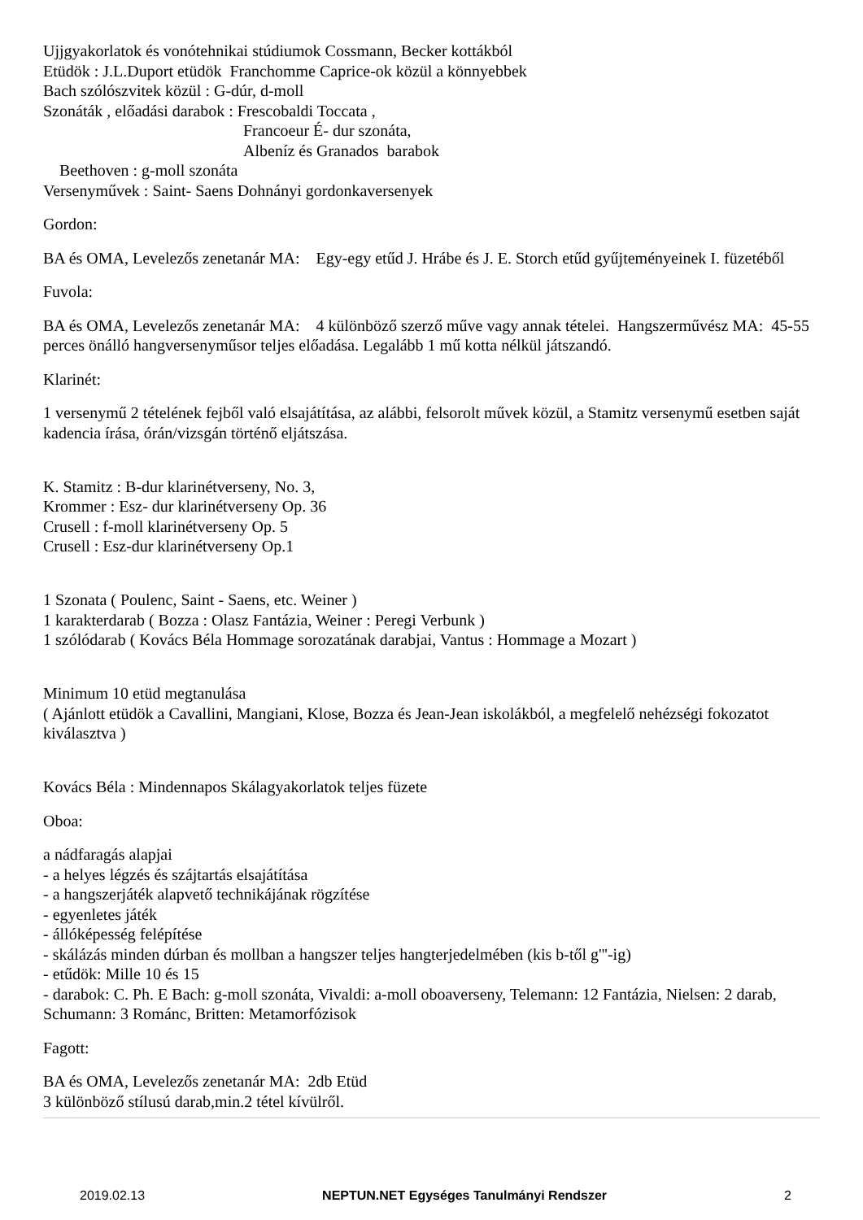Ujjgyakorlatok és vonótehnikai stúdiumok Cossmann, Becker kottákból
Etüdök : J.L.Duport etüdök Franchomme Caprice-ok közül a könnyebbek
Bach szólószvitek közül : G-dúr, d-moll
Szonáták , előadási darabok : Frescobaldi Toccata ,
Francoeur É- dur szonáta,
Albeníz és Granados barabok
Beethoven : g-moll szonáta
Versenyművek : Saint- Saens Dohnányi gordonkaversenyek
Gordon:
BA és OMA, Levelezős zenetanár MA: Egy-egy etűd J. Hrábe és J. E. Storch etűd gyűjteményeinek I. füzetéből
Fuvola:
BA és OMA, Levelezős zenetanár MA: 4 különböző szerző műve vagy annak tételei. Hangszerművész MA: 45-55 perces önálló hangversenyműsor teljes előadása. Legalább 1 mű kotta nélkül játszandó.
Klarinét:
1 versenymű 2 tételének fejből való elsajátítása, az alábbi, felsorolt művek közül, a Stamitz versenymű esetben saját kadencia írása, órán/vizsgán történő eljátszása.
K. Stamitz : B-dur klarinétverseny, No. 3,
Krommer : Esz- dur klarinétverseny Op. 36
Crusell : f-moll klarinétverseny Op. 5
Crusell : Esz-dur klarinétverseny Op.1
1 Szonata ( Poulenc, Saint - Saens, etc. Weiner )
1 karakterdarab ( Bozza : Olasz Fantázia, Weiner : Peregi Verbunk )
1 szólódarab ( Kovács Béla Hommage sorozatának darabjai, Vantus : Hommage a Mozart )
Minimum 10 etüd megtanulása
( Ajánlott etüdök a Cavallini, Mangiani, Klose, Bozza és Jean-Jean iskolákból, a megfelelő nehézségi fokozatot kiválasztva )
Kovács Béla : Mindennapos Skálagyakorlatok teljes füzete
Oboa:
a nádfaragás alapjai
- a helyes légzés és szájtartás elsajátítása
- a hangszerjáték alapvető technikájának rögzítése
- egyenletes játék
- állóképesség felépítése
- skálázás minden dúrban és mollban a hangszer teljes hangterjedelmében (kis b-től g'''-ig)
- etűdök: Mille 10 és 15
- darabok: C. Ph. E Bach: g-moll szonáta, Vivaldi: a-moll oboaverseny, Telemann: 12 Fantázia, Nielsen: 2 darab, Schumann: 3 Románc, Britten: Metamorfózisok
Fagott:
BA és OMA, Levelezős zenetanár MA: 2db Etüd
3 különböző stílusú darab,min.2 tétel kívülről.
2019.02.13 NEPTUN.NET Egységes Tanulmányi Rendszer 2